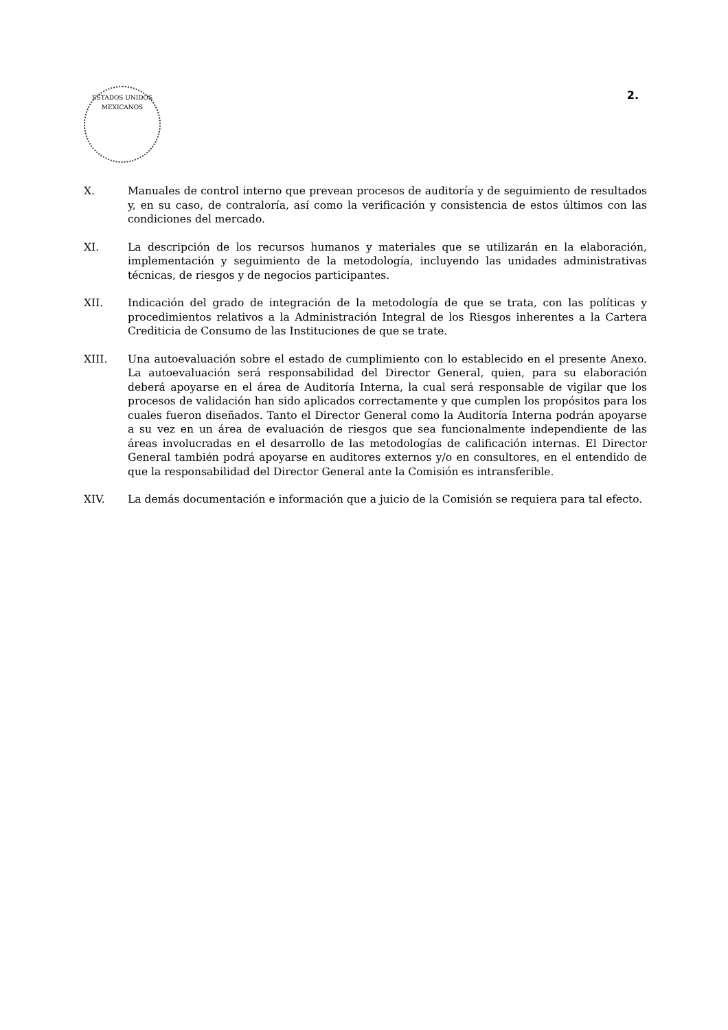ESTADOS UNIDOS MEXICANOS
2.
X. Manuales de control interno que prevean procesos de auditoría y de seguimiento de resultados y, en su caso, de contraloría, así como la verificación y consistencia de estos últimos con las condiciones del mercado.
XI. La descripción de los recursos humanos y materiales que se utilizarán en la elaboración, implementación y seguimiento de la metodología, incluyendo las unidades administrativas técnicas, de riesgos y de negocios participantes.
XII. Indicación del grado de integración de la metodología de que se trata, con las políticas y procedimientos relativos a la Administración Integral de los Riesgos inherentes a la Cartera Crediticia de Consumo de las Instituciones de que se trate.
XIII. Una autoevaluación sobre el estado de cumplimiento con lo establecido en el presente Anexo. La autoevaluación será responsabilidad del Director General, quien, para su elaboración deberá apoyarse en el área de Auditoría Interna, la cual será responsable de vigilar que los procesos de validación han sido aplicados correctamente y que cumplen los propósitos para los cuales fueron diseñados. Tanto el Director General como la Auditoría Interna podrán apoyarse a su vez en un área de evaluación de riesgos que sea funcionalmente independiente de las áreas involucradas en el desarrollo de las metodologías de calificación internas. El Director General también podrá apoyarse en auditores externos y/o en consultores, en el entendido de que la responsabilidad del Director General ante la Comisión es intransferible.
XIV. La demás documentación e información que a juicio de la Comisión se requiera para tal efecto.